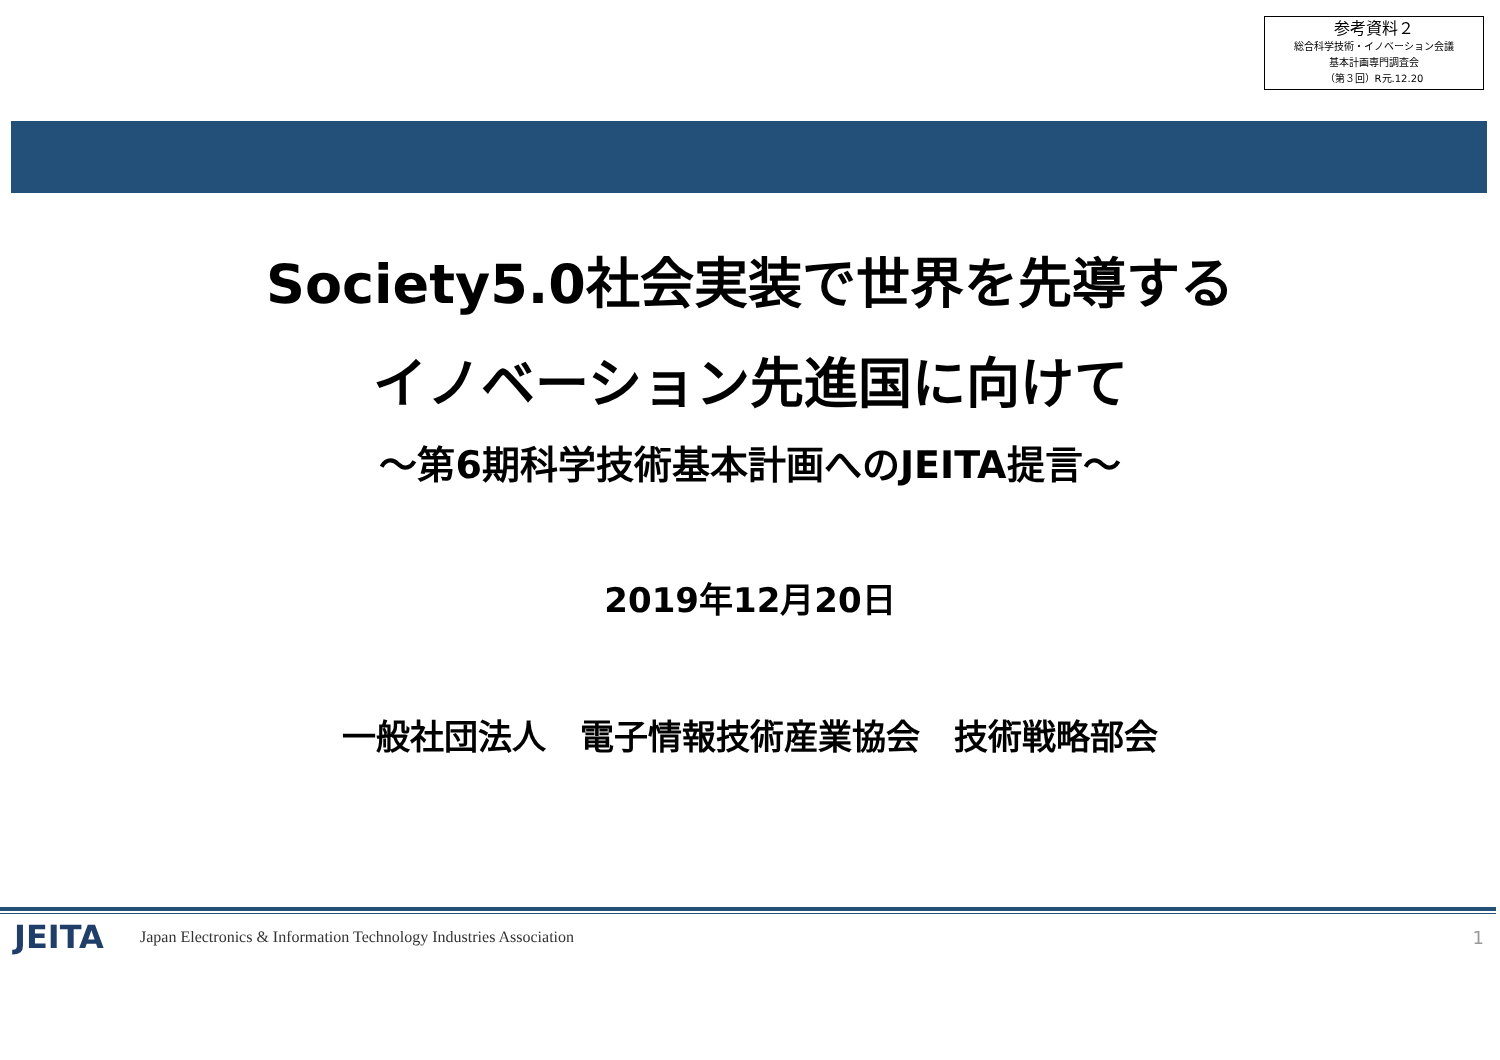参考資料２
総合科学技術・イノベーション会議
基本計画専門調査会
（第３回）R元.12.20
Society5.0社会実装で世界を先導する
イノベーション先進国に向けて
～第6期科学技術基本計画へのJEITA提言～
2019年12月20日
一般社団法人　電子情報技術産業協会　技術戦略部会
JEITA Japan Electronics & Information Technology Industries Association 1